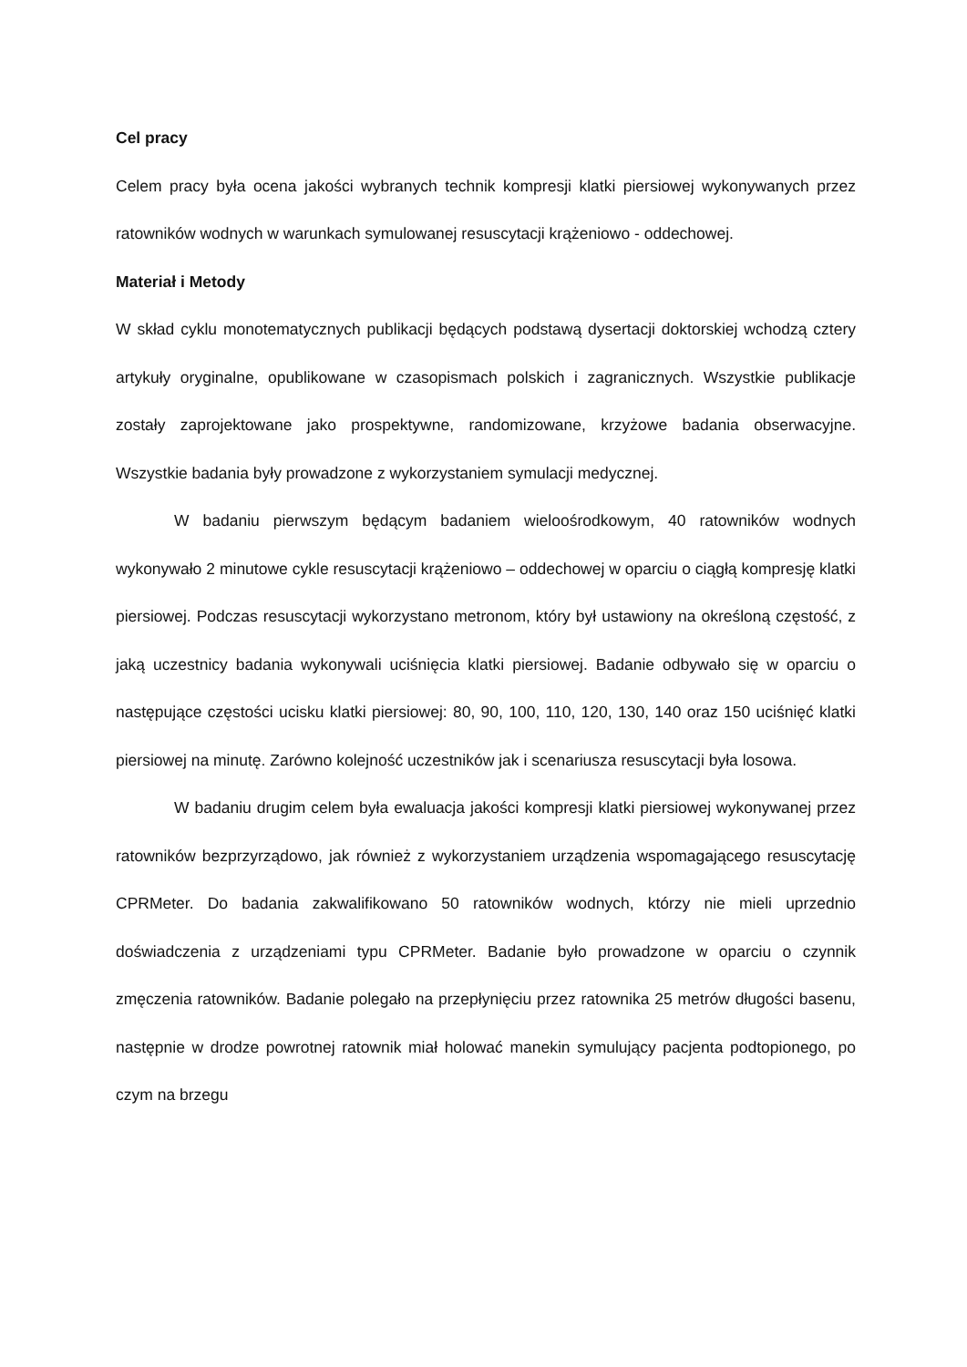Cel pracy
Celem pracy była ocena jakości wybranych technik kompresji klatki piersiowej wykonywanych przez ratowników wodnych w warunkach symulowanej resuscytacji krążeniowo - oddechowej.
Materiał i Metody
W skład cyklu monotematycznych publikacji będących podstawą dysertacji doktorskiej wchodzą cztery artykuły oryginalne, opublikowane w czasopismach polskich i zagranicznych. Wszystkie publikacje zostały zaprojektowane jako prospektywne, randomizowane, krzyżowe badania obserwacyjne. Wszystkie badania były prowadzone z wykorzystaniem symulacji medycznej.
W badaniu pierwszym będącym badaniem wieloośrodkowym, 40 ratowników wodnych wykonywało 2 minutowe cykle resuscytacji krążeniowo – oddechowej w oparciu o ciągłą kompresję klatki piersiowej. Podczas resuscytacji wykorzystano metronom, który był ustawiony na określoną częstość, z jaką uczestnicy badania wykonywali uciśnięcia klatki piersiowej. Badanie odbywało się w oparciu o następujące częstości ucisku klatki piersiowej: 80, 90, 100, 110, 120, 130, 140 oraz 150 uciśnięć klatki piersiowej na minutę. Zarówno kolejność uczestników jak i scenariusza resuscytacji była losowa.
W badaniu drugim celem była ewaluacja jakości kompresji klatki piersiowej wykonywanej przez ratowników bezprzyrządowo, jak również z wykorzystaniem urządzenia wspomagającego resuscytację CPRMeter. Do badania zakwalifikowano 50 ratowników wodnych, którzy nie mieli uprzednio doświadczenia z urządzeniami typu CPRMeter. Badanie było prowadzone w oparciu o czynnik zmęczenia ratowników. Badanie polegało na przepłynięciu przez ratownika 25 metrów długości basenu, następnie w drodze powrotnej ratownik miał holować manekin symulujący pacjenta podtopionego, po czym na brzegu